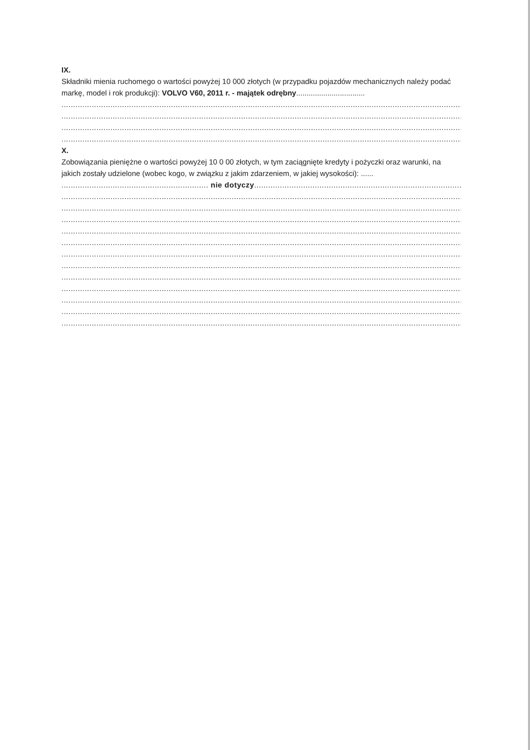IX.
Składniki mienia ruchomego o wartości powyżej 10 000 złotych (w przypadku pojazdów mechanicznych należy podać markę, model i rok produkcji): VOLVO V60, 2011 r. - majątek odrębny.................................
............................................................................................................................................................................................................
............................................................................................................................................................................................................
............................................................................................................................................................................................................
............................................................................................................................................................................................................
X.
Zobowiązania pieniężne o wartości powyżej 10 0 00 złotych, w tym zaciągnięte kredyty i pożyczki oraz warunki, na jakich zostały udzielone (wobec kogo, w związku z jakim zdarzeniem, w jakiej wysokości): ......
............................................................... nie dotyczy...........................................................................................................
............................................................................................................................................................................................................
............................................................................................................................................................................................................
............................................................................................................................................................................................................
............................................................................................................................................................................................................
............................................................................................................................................................................................................
............................................................................................................................................................................................................
............................................................................................................................................................................................................
............................................................................................................................................................................................................
............................................................................................................................................................................................................
............................................................................................................................................................................................................
............................................................................................................................................................................................................
............................................................................................................................................................................................................